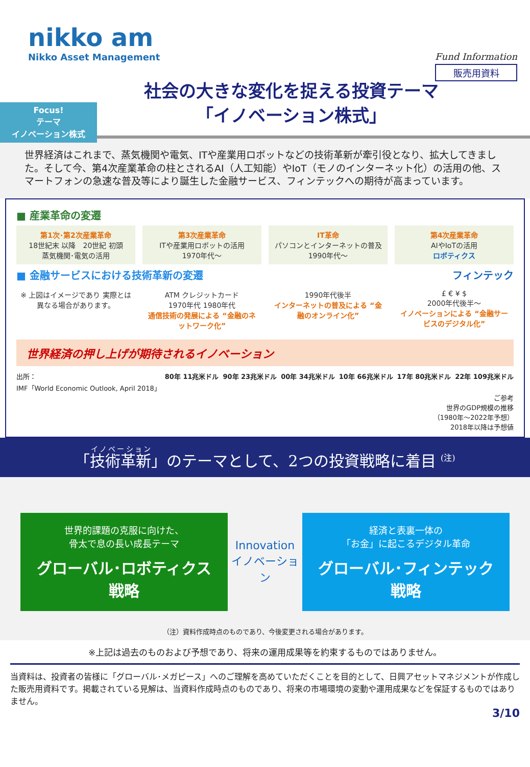nikko am
Nikko Asset Management
Fund Information
販売用資料
Focus!
テーマ
イノベーション株式
社会の大きな変化を捉える投資テーマ
「イノベーション株式」
世界経済はこれまで、蒸気機関や電気、ITや産業用ロボットなどの技術革新が牽引役となり、拡大してきました。そして今、第4次産業革命の柱とされるAI（人工知能）やIoT（モノのインターネット化）の活用の他、スマートフォンの急速な普及等により誕生した金融サービス、フィンテックへの期待が高まっています。
■ 産業革命の変遷
第1次･第2次産業革命
18世紀末 以降　20世紀 初頭
蒸気機関･電気の活用
第3次産業革命
ITや産業用ロボットの活用
1970年代～
IT革命
パソコンとインターネットの普及
1990年代～
第4次産業革命
AIやIoTの活用
ロボティクス
■ 金融サービスにおける技術革新の変遷 フィンテック
※ 上図はイメージであり 実際とは異なる場合があります。
ATM クレジットカード
1970年代 1980年代
通信技術の発展による “金融のネットワーク化”
1990年代後半
インターネットの普及による “金融のオンライン化”
£ € ¥ $
2000年代後半～
イノベーションによる “金融サービスのデジタル化”
世界経済の押し上げが期待されるイノベーション
出所：
IMF「World Economic Outlook, April 2018」 80年 11兆米ドル 90年 23兆米ドル 00年 34兆米ドル 10年 66兆米ドル 17年 80兆米ドル 22年 109兆米ドル
ご参考
世界のGDP規模の推移
（1980年～2022年予想）
2018年以降は予想値
「技術革新」のテーマとして、2つの投資戦略に着目 <sup>(注)</sup>
世界的課題の克服に向けた、
骨太で息の長い成長テーマ
グローバル･ロボティクス
戦略
Innovation
イノベーション
経済と表裏一体の
「お金」に起こるデジタル革命
グローバル･フィンテック
戦略
（注）資料作成時点のものであり、今後変更される場合があります。
※上記は過去のものおよび予想であり、将来の運用成果等を約束するものではありません。
当資料は、投資者の皆様に「グローバル･メガピース」へのご理解を高めていただくことを目的として、日興アセットマネジメントが作成した販売用資料です。掲載されている見解は、当資料作成時点のものであり、将来の市場環境の変動や運用成果などを保証するものではありません。
3/10